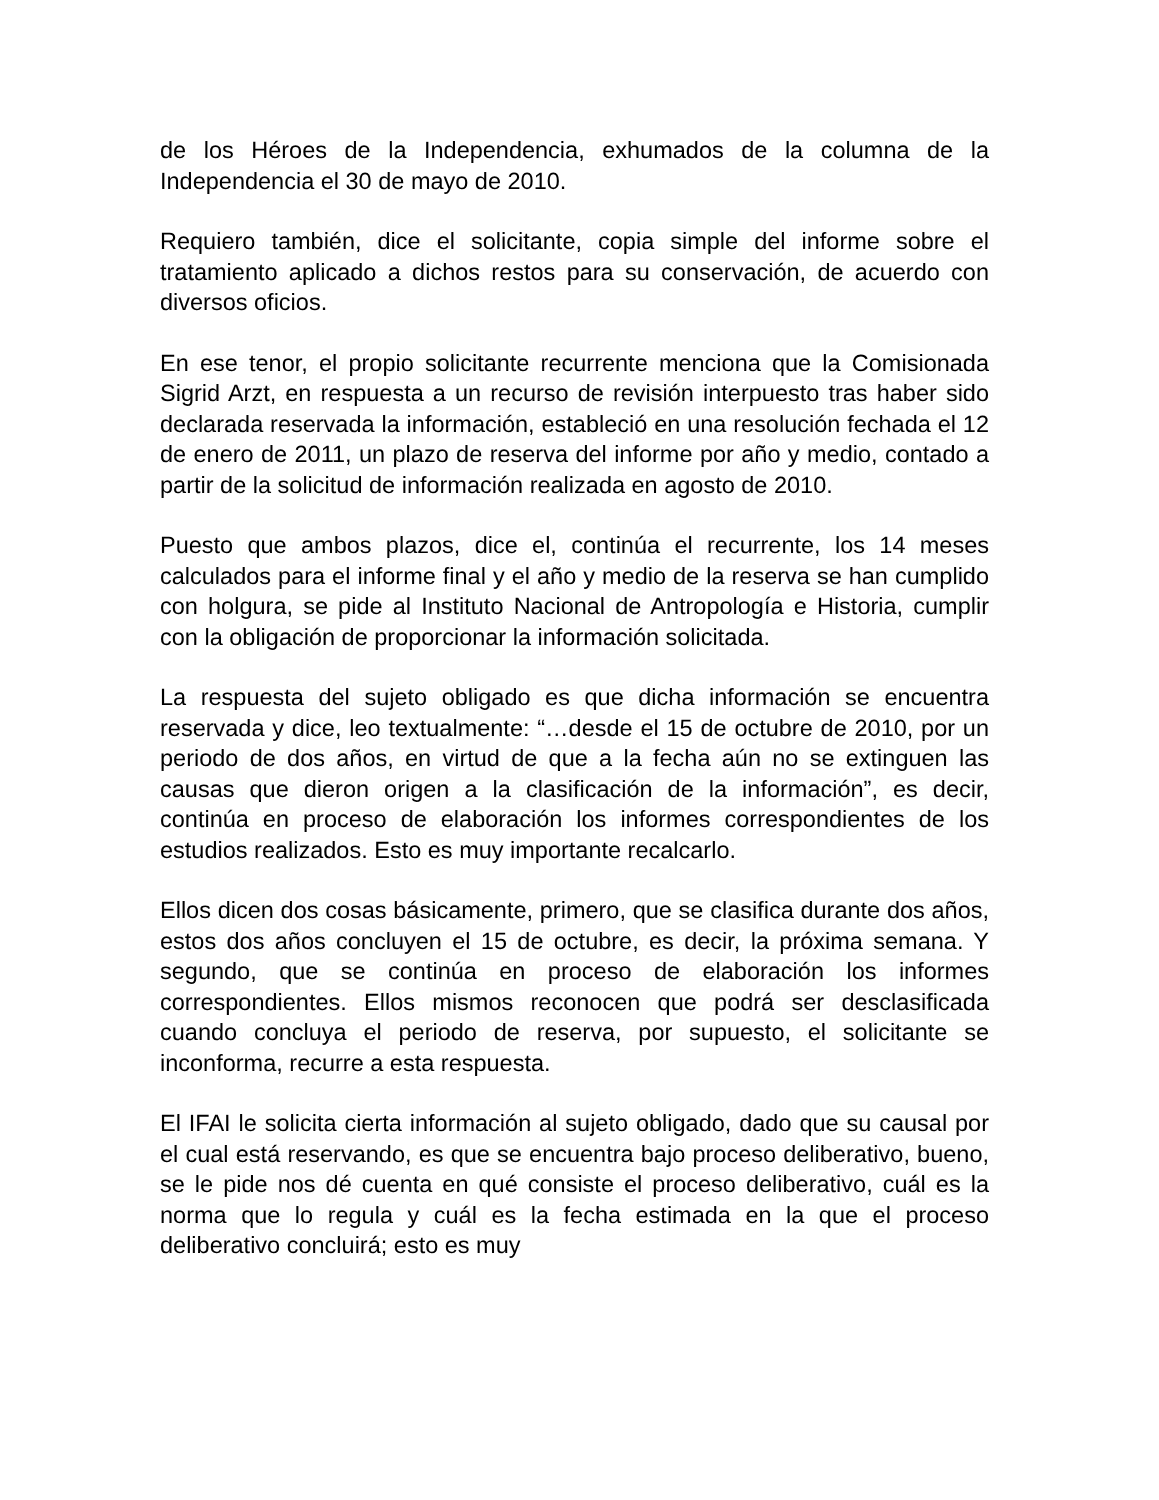de los Héroes de la Independencia, exhumados de la columna de la Independencia el 30 de mayo de 2010.
Requiero también, dice el solicitante, copia simple del informe sobre el tratamiento aplicado a dichos restos para su conservación, de acuerdo con diversos oficios.
En ese tenor, el propio solicitante recurrente menciona que la Comisionada Sigrid Arzt, en respuesta a un recurso de revisión interpuesto tras haber sido declarada reservada la información, estableció en una resolución fechada el 12 de enero de 2011, un plazo de reserva del informe por año y medio, contado a partir de la solicitud de información realizada en agosto de 2010.
Puesto que ambos plazos, dice el, continúa el recurrente, los 14 meses calculados para el informe final y el año y medio de la reserva se han cumplido con holgura, se pide al Instituto Nacional de Antropología e Historia, cumplir con la obligación de proporcionar la información solicitada.
La respuesta del sujeto obligado es que dicha información se encuentra reservada y dice, leo textualmente: “…desde el 15 de octubre de 2010, por un periodo de dos años, en virtud de que a la fecha aún no se extinguen las causas que dieron origen a la clasificación de la información”, es decir, continúa en proceso de elaboración los informes correspondientes de los estudios realizados. Esto es muy importante recalcarlo.
Ellos dicen dos cosas básicamente, primero, que se clasifica durante dos años, estos dos años concluyen el 15 de octubre, es decir, la próxima semana. Y segundo, que se continúa en proceso de elaboración los informes correspondientes. Ellos mismos reconocen que podrá ser desclasificada cuando concluya el periodo de reserva, por supuesto, el solicitante se inconforma, recurre a esta respuesta.
El IFAI le solicita cierta información al sujeto obligado, dado que su causal por el cual está reservando, es que se encuentra bajo proceso deliberativo, bueno, se le pide nos dé cuenta en qué consiste el proceso deliberativo, cuál es la norma que lo regula y cuál es la fecha estimada en la que el proceso deliberativo concluirá; esto es muy